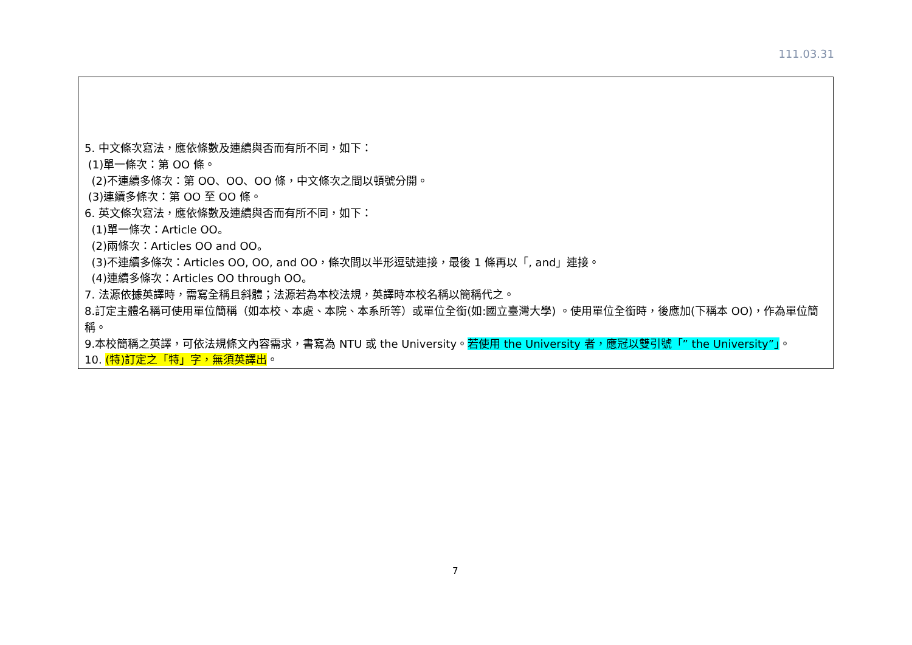111.03.31
| 5. 中文條次寫法，應依條數及連續與否而有所不同，如下： (1)單一條次：第 OO 條。 (2)不連續多條次：第 OO、OO、OO 條，中文條次之間以頓號分開。 (3)連續多條次：第 OO 至 OO 條。 6. 英文條次寫法，應依條數及連續與否而有所不同，如下： (1)單一條次：Article OO。 (2)兩條次：Articles OO and OO。 (3)不連續多條次：Articles OO, OO, and OO，條次間以半形逗號連接，最後 1 條再以「, and」連接。 (4)連續多條次：Articles OO through OO。 7. 法源依據英譯時，需寫全稱且斜體；法源若為本校法規，英譯時本校名稱以簡稱代之。 8.訂定主體名稱可使用單位簡稱（如本校、本處、本院、本系所等）或單位全銜(如:國立臺灣大學) 。使用單位全銜時，後應加(下稱本 OO)，作為單位簡稱。 9.本校簡稱之英譯，可依法規條文內容需求，書寫為 NTU 或 the University。 若使用 the University 者，應冠以雙引號「” the University”」 。 10. (特)訂定之「特」字，無須英譯出 。 |
7